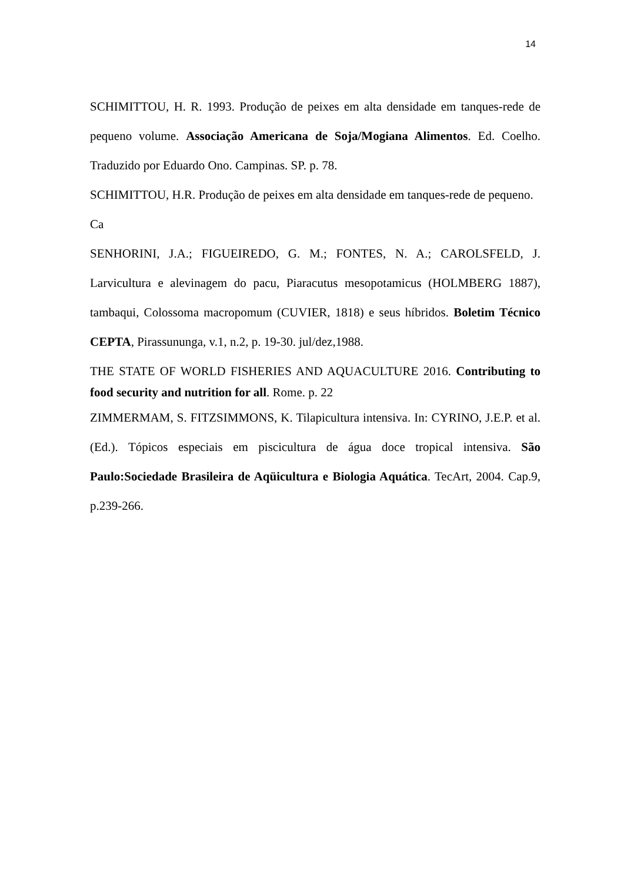14
SCHIMITTOU, H. R. 1993. Produção de peixes em alta densidade em tanques-rede de pequeno volume. Associação Americana de Soja/Mogiana Alimentos. Ed. Coelho. Traduzido por Eduardo Ono. Campinas. SP. p. 78.
SCHIMITTOU, H.R. Produção de peixes em alta densidade em tanques-rede de pequeno.
Ca
SENHORINI, J.A.; FIGUEIREDO, G. M.; FONTES, N. A.; CAROLSFELD, J. Larvicultura e alevinagem do pacu, Piaracutus mesopotamicus (HOLMBERG 1887), tambaqui, Colossoma macropomum (CUVIER, 1818) e seus híbridos. Boletim Técnico CEPTA, Pirassununga, v.1, n.2, p. 19-30. jul/dez,1988.
THE STATE OF WORLD FISHERIES AND AQUACULTURE 2016. Contributing to food security and nutrition for all. Rome. p. 22
ZIMMERMAM, S. FITZSIMMONS, K. Tilapicultura intensiva. In: CYRINO, J.E.P. et al. (Ed.). Tópicos especiais em piscicultura de água doce tropical intensiva. São Paulo:Sociedade Brasileira de Aqüicultura e Biologia Aquática. TecArt, 2004. Cap.9, p.239-266.